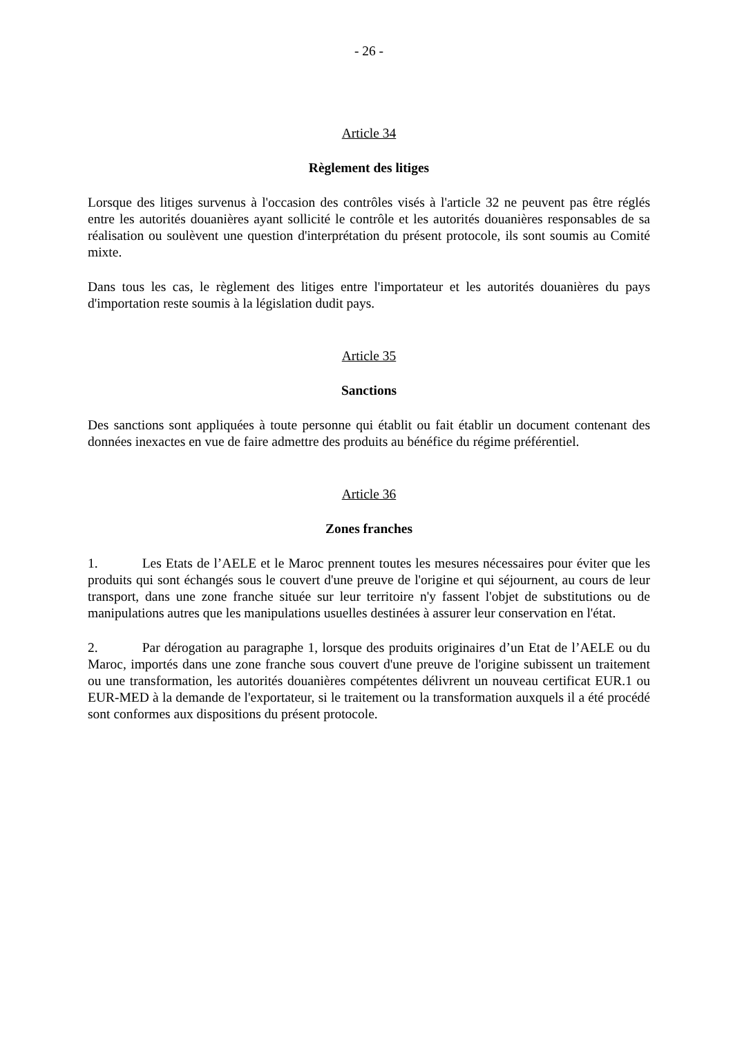- 26 -
Article 34
Règlement des litiges
Lorsque des litiges survenus à l'occasion des contrôles visés à l'article 32 ne peuvent pas être réglés entre les autorités douanières ayant sollicité le contrôle et les autorités douanières responsables de sa réalisation ou soulèvent une question d'interprétation du présent protocole, ils sont soumis au Comité mixte.
Dans tous les cas, le règlement des litiges entre l'importateur et les autorités douanières du pays d'importation reste soumis à la législation dudit pays.
Article 35
Sanctions
Des sanctions sont appliquées à toute personne qui établit ou fait établir un document contenant des données inexactes en vue de faire admettre des produits au bénéfice du régime préférentiel.
Article 36
Zones franches
1. Les Etats de l’AELE et le Maroc prennent toutes les mesures nécessaires pour éviter que les produits qui sont échangés sous le couvert d'une preuve de l'origine et qui séjournent, au cours de leur transport, dans une zone franche située sur leur territoire n'y fassent l'objet de substitutions ou de manipulations autres que les manipulations usuelles destinées à assurer leur conservation en l'état.
2. Par dérogation au paragraphe 1, lorsque des produits originaires d’un Etat de l’AELE ou du Maroc, importés dans une zone franche sous couvert d'une preuve de l'origine subissent un traitement ou une transformation, les autorités douanières compétentes délivrent un nouveau certificat EUR.1 ou EUR-MED à la demande de l'exportateur, si le traitement ou la transformation auxquels il a été procédé sont conformes aux dispositions du présent protocole.